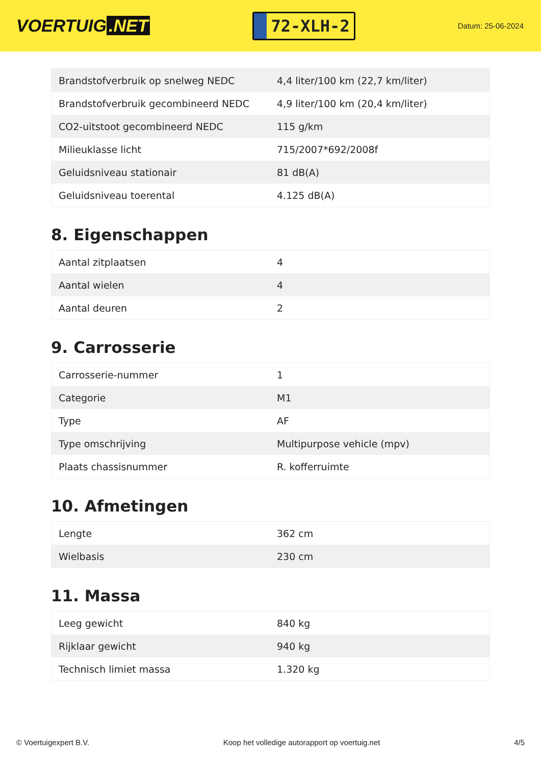VOERTUIG.NET
72-XLH-2
Datum: 25-06-2024
| Brandstofverbruik op snelweg NEDC | 4,4 liter/100 km (22,7 km/liter) |
| Brandstofverbruik gecombineerd NEDC | 4,9 liter/100 km (20,4 km/liter) |
| CO2-uitstoot gecombineerd NEDC | 115 g/km |
| Milieuklasse licht | 715/2007*692/2008f |
| Geluidsniveau stationair | 81 dB(A) |
| Geluidsniveau toerental | 4.125 dB(A) |
8. Eigenschappen
| Aantal zitplaatsen | 4 |
| Aantal wielen | 4 |
| Aantal deuren | 2 |
9. Carrosserie
| Carrosserie-nummer | 1 |
| Categorie | M1 |
| Type | AF |
| Type omschrijving | Multipurpose vehicle (mpv) |
| Plaats chassisnummer | R. kofferruimte |
10. Afmetingen
| Lengte | 362 cm |
| Wielbasis | 230 cm |
11. Massa
| Leeg gewicht | 840 kg |
| Rijklaar gewicht | 940 kg |
| Technisch limiet massa | 1.320 kg |
© Voertuigexpert B.V. Koop het volledige autorapport op voertuig.net 4/5